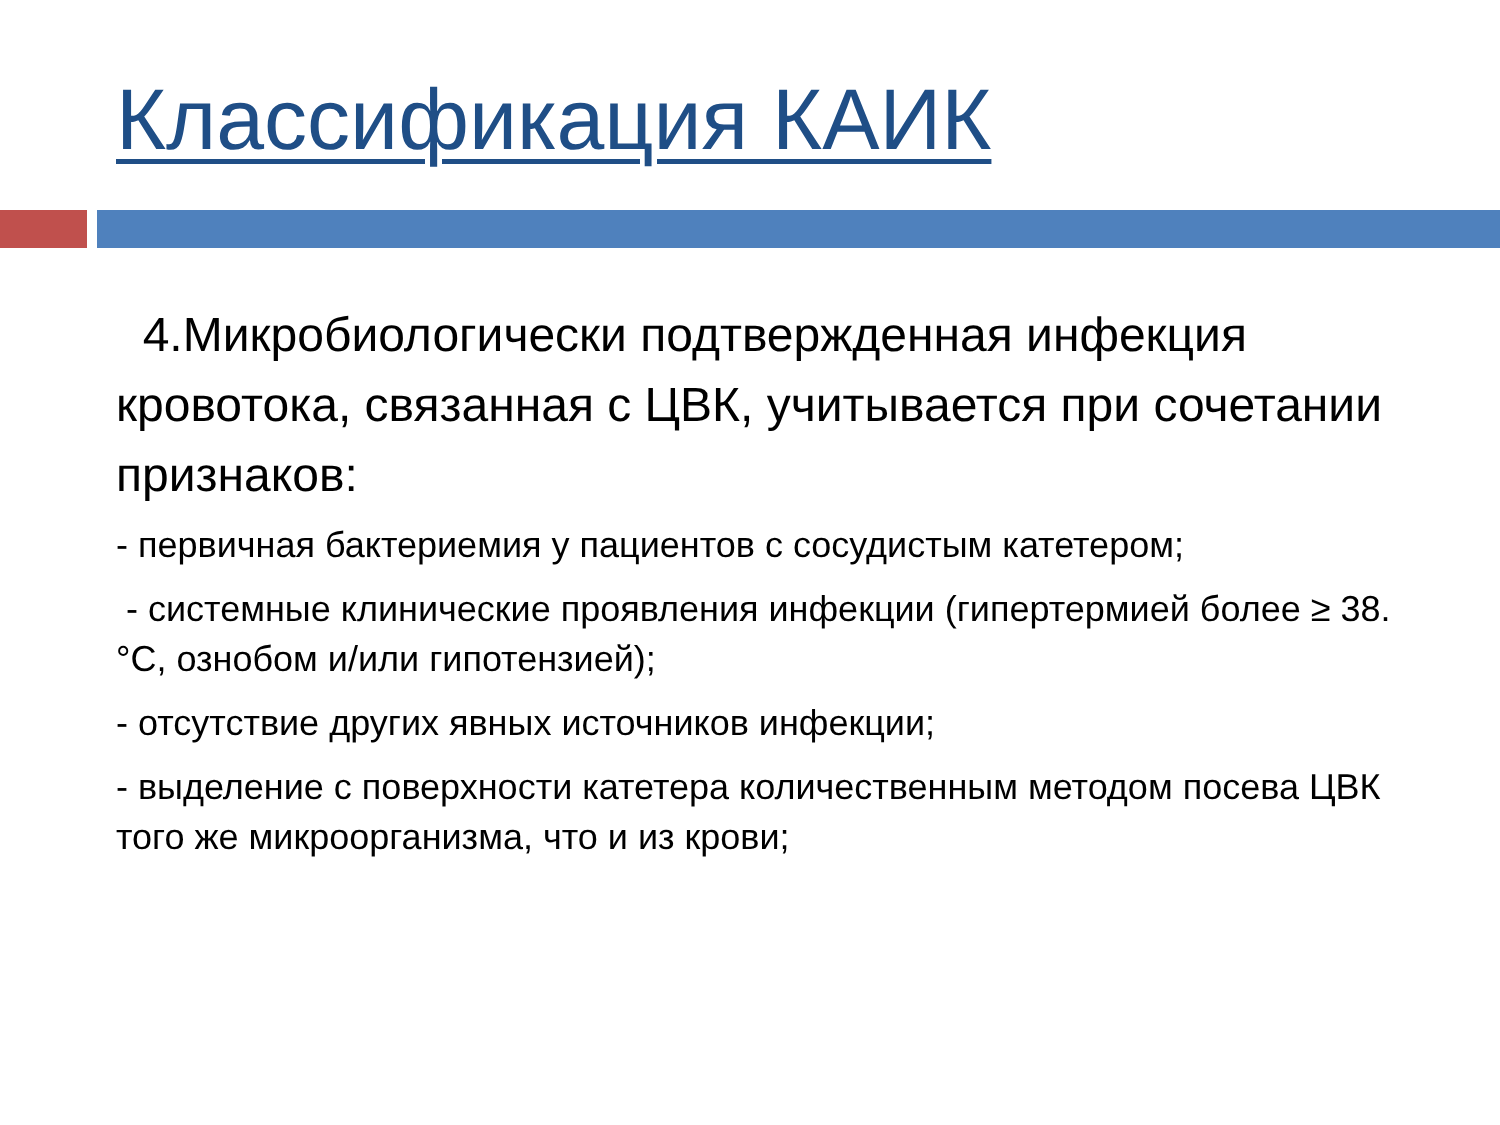Классификация КАИК
4.Микробиологически подтвержденная инфекция кровотока, связанная с ЦВК, учитывается при сочетании признаков:
- первичная бактериемия у пациентов с сосудистым катетером;
- системные клинические проявления инфекции (гипертермией более ≥ 38. °С, ознобом и/или гипотензией);
- отсутствие других явных источников инфекции;
- выделение с поверхности катетера количественным методом посева ЦВК того же микроорганизма, что и из крови;